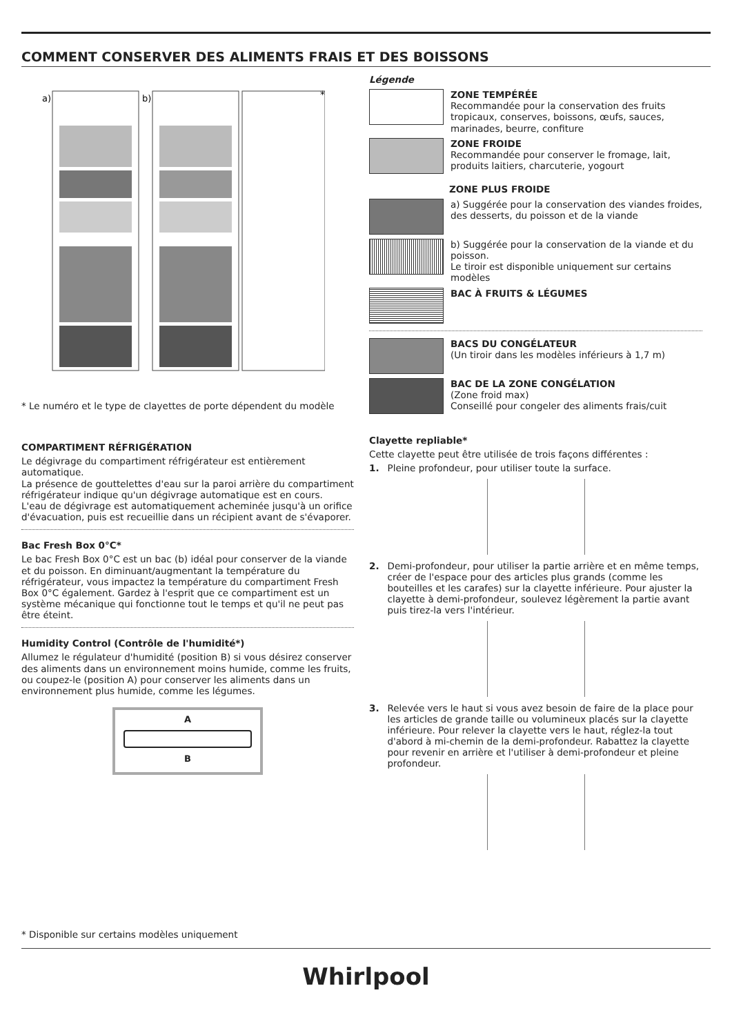COMMENT CONSERVER DES ALIMENTS FRAIS ET DES BOISSONS
a)
b)
*
* Le numéro et le type de clayettes de porte dépendent du modèle
COMPARTIMENT RÉFRIGÉRATION
Le dégivrage du compartiment réfrigérateur est entièrement automatique.
La présence de gouttelettes d'eau sur la paroi arrière du compartiment réfrigérateur indique qu'un dégivrage automatique est en cours.
L'eau de dégivrage est automatiquement acheminée jusqu'à un orifice d'évacuation, puis est recueillie dans un récipient avant de s'évaporer.
Bac Fresh Box 0°C*
Le bac Fresh Box 0°C est un bac (b) idéal pour conserver de la viande et du poisson. En diminuant/augmentant la température du réfrigérateur, vous impactez la température du compartiment Fresh Box 0°C également. Gardez à l'esprit que ce compartiment est un système mécanique qui fonctionne tout le temps et qu'il ne peut pas être éteint.
Humidity Control (Contrôle de l'humidité*)
Allumez le régulateur d'humidité (position B) si vous désirez conserver des aliments dans un environnement moins humide, comme les fruits, ou coupez-le (position A) pour conserver les aliments dans un environnement plus humide, comme les légumes.
A
B
Légende
ZONE TEMPÉRÉE
Recommandée pour la conservation des fruits tropicaux, conserves, boissons, œufs, sauces, marinades, beurre, confiture
ZONE FROIDE
Recommandée pour conserver le fromage, lait, produits laitiers, charcuterie, yogourt
ZONE PLUS FROIDE
a) Suggérée pour la conservation des viandes froides, des desserts, du poisson et de la viande
b) Suggérée pour la conservation de la viande et du poisson.
Le tiroir est disponible uniquement sur certains modèles
BAC À FRUITS & LÉGUMES
BACS DU CONGÉLATEUR
(Un tiroir dans les modèles inférieurs à 1,7 m)
BAC DE LA ZONE CONGÉLATION
(Zone froid max)
Conseillé pour congeler des aliments frais/cuit
Clayette repliable*
Cette clayette peut être utilisée de trois façons différentes :
1. Pleine profondeur, pour utiliser toute la surface.
2. Demi-profondeur, pour utiliser la partie arrière et en même temps, créer de l'espace pour des articles plus grands (comme les bouteilles et les carafes) sur la clayette inférieure. Pour ajuster la clayette à demi-profondeur, soulevez légèrement la partie avant puis tirez-la vers l'intérieur.
3. Relevée vers le haut si vous avez besoin de faire de la place pour les articles de grande taille ou volumineux placés sur la clayette inférieure. Pour relever la clayette vers le haut, réglez-la tout d'abord à mi-chemin de la demi-profondeur. Rabattez la clayette pour revenir en arrière et l'utiliser à demi-profondeur et pleine profondeur.
* Disponible sur certains modèles uniquement
Whirlpool